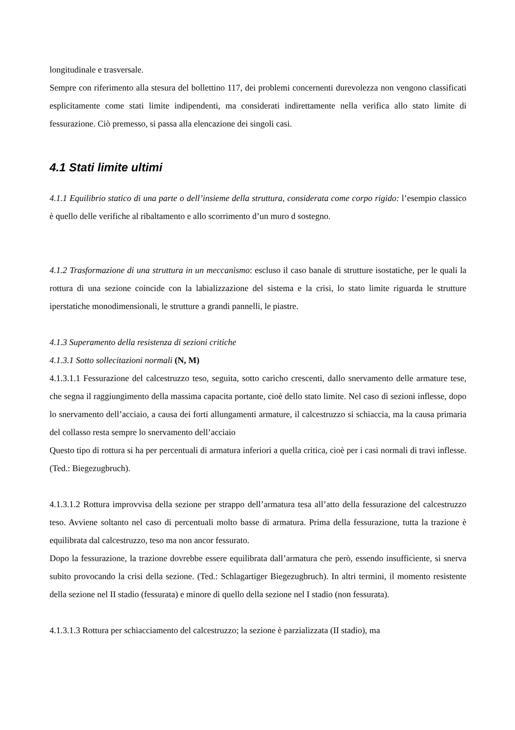longitudinale e trasversale.
Sempre con riferimento alla stesura del bollettino 117, dei problemi concernenti durevolezza non vengono classificati esplicitamente come stati limite indipendenti, ma considerati indirettamente nella verifica allo stato limite di fessurazione. Ciò premesso, si passa alla elencazione dei singoli casi.
4.1 Stati limite ultimi
4.1.1 Equilibrio statico di una parte o dell’insieme della struttura, considerata come corpo rigido: l’esempio classico è quello delle verifiche al ribaltamento e allo scorrimento d’un muro d sostegno.
4.1.2 Trasformazione di una struttura in un meccanismo: escluso il caso banale di strutture isostatiche, per le quali la rottura di una sezione coincide con la labializzazione del sistema e la crisi, lo stato limite riguarda le strutture iperstatiche monodimensionali, le strutture a grandi pannelli, le piastre.
4.1.3 Superamento della resistenza di sezioni critiche
4.1.3.1 Sotto sollecitazioni normali (N, M)
4.1.3.1.1 Fessurazione del calcestruzzo teso, seguita, sotto caricho crescenti, dallo snervamento delle armature tese, che segna il raggiungimento della massima capacita portante, cioè dello stato limite. Nel caso dì sezioni inflesse, dopo lo snervamento dell’acciaio, a causa dei forti allungamenti armature, il calcestruzzo si schiaccia, ma la causa primaria del collasso resta sempre lo snervamento dell’acciaio
Questo tipo di rottura si ha per percentuali di armatura inferiori a quella critica, cioè per i casi normali di travi inflesse. (Ted.: Biegezugbruch).
4.1.3.1.2 Rottura improvvisa della sezione per strappo dell’armatura tesa all’atto della fessurazione del calcestruzzo teso. Avviene soltanto nel caso di percentuali molto basse di armatura. Prima della fessurazione, tutta la trazione è equilibrata dal calcestruzzo, teso ma non ancor fessurato.
Dopo la fessurazione, la trazione dovrebbe essere equilibrata dall’armatura che però, essendo insufficiente, si snerva subito provocando la crisi della sezione. (Ted.: Schlagartiger Biegezugbruch). In altri termini, il momento resistente della sezione nel II stadio (fessurata) e minore di quello della sezione nel I stadio (non fessurata).
4.1.3.1.3 Rottura per schiacciamento del calcestruzzo; la sezione è parzializzata (II stadio), ma